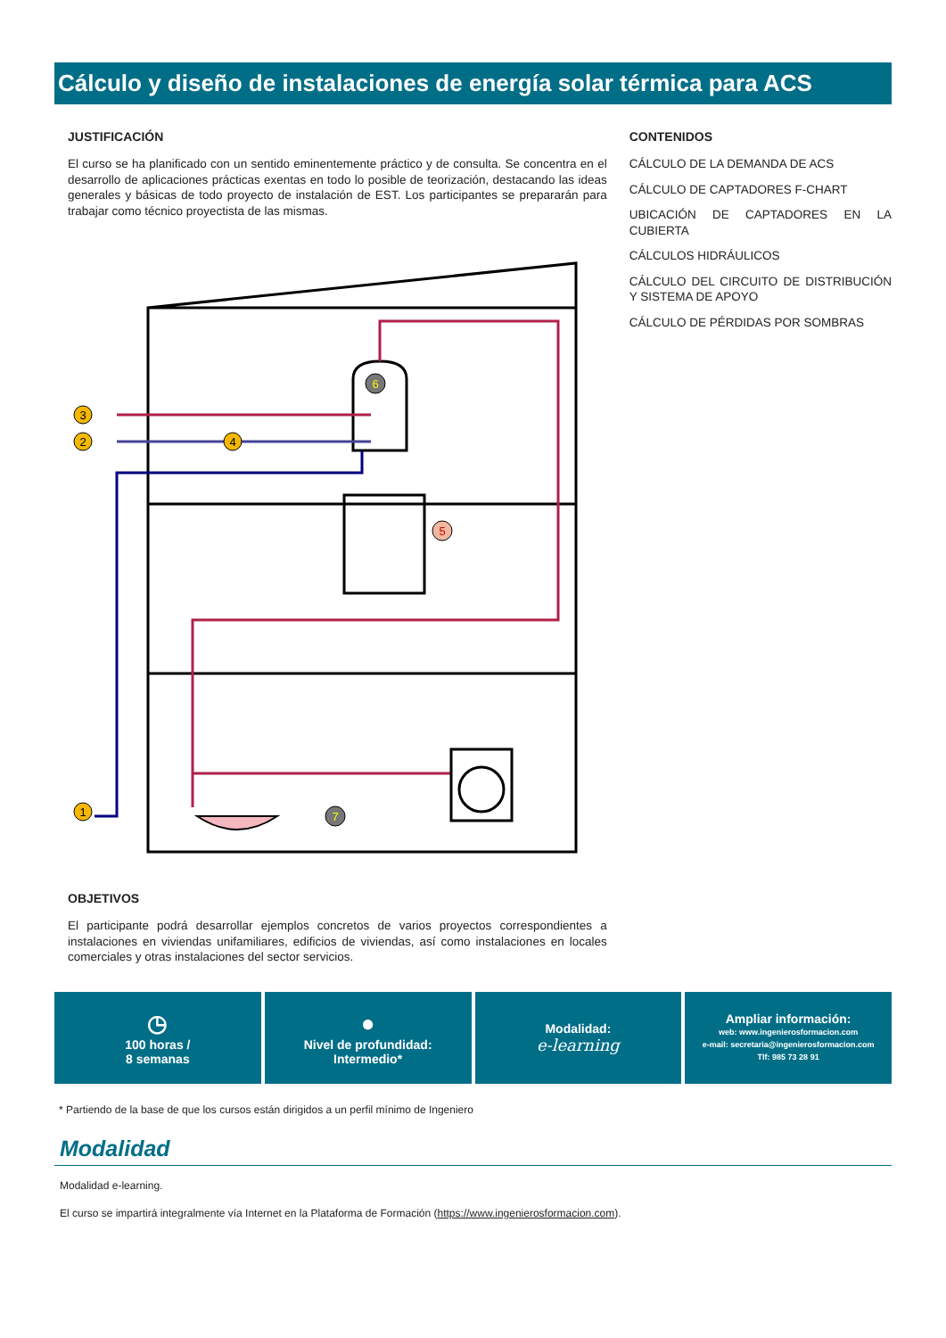Cálculo y diseño de instalaciones de energía solar térmica para ACS
JUSTIFICACIÓN
El curso se ha planificado con un sentido eminentemente práctico y de consulta. Se concentra en el desarrollo de aplicaciones prácticas exentas en todo lo posible de teorización, destacando las ideas generales y básicas de todo proyecto de instalación de EST. Los participantes se prepararán para trabajar como técnico proyectista de las mismas.
3
2
1
4
6
5
7
OBJETIVOS
El participante podrá desarrollar ejemplos concretos de varios proyectos correspondientes a instalaciones en viviendas unifamiliares, edificios de viviendas, así como instalaciones en locales comerciales y otras instalaciones del sector servicios.
CONTENIDOS
CÁLCULO DE LA DEMANDA DE ACS
CÁLCULO DE CAPTADORES F-CHART
UBICACIÓN DE CAPTADORES EN LA CUBIERTA
CÁLCULOS HIDRÁULICOS
CÁLCULO DEL CIRCUITO DE DISTRIBUCIÓN Y SISTEMA DE APOYO
CÁLCULO DE PÉRDIDAS POR SOMBRAS
◷
100 horas /
8 semanas
●
Nivel de profundidad:
Intermedio*
Modalidad:
e-learning
Ampliar información:
web: www.ingenierosformacion.com
e-mail: secretaria@ingenierosformacion.com
Tlf: 985 73 28 91
* Partiendo de la base de que los cursos están dirigidos a un perfil mínimo de Ingeniero
Modalidad
Modalidad e-learning.
El curso se impartirá integralmente vía Internet en la Plataforma de Formación (https://www.ingenierosformacion.com).